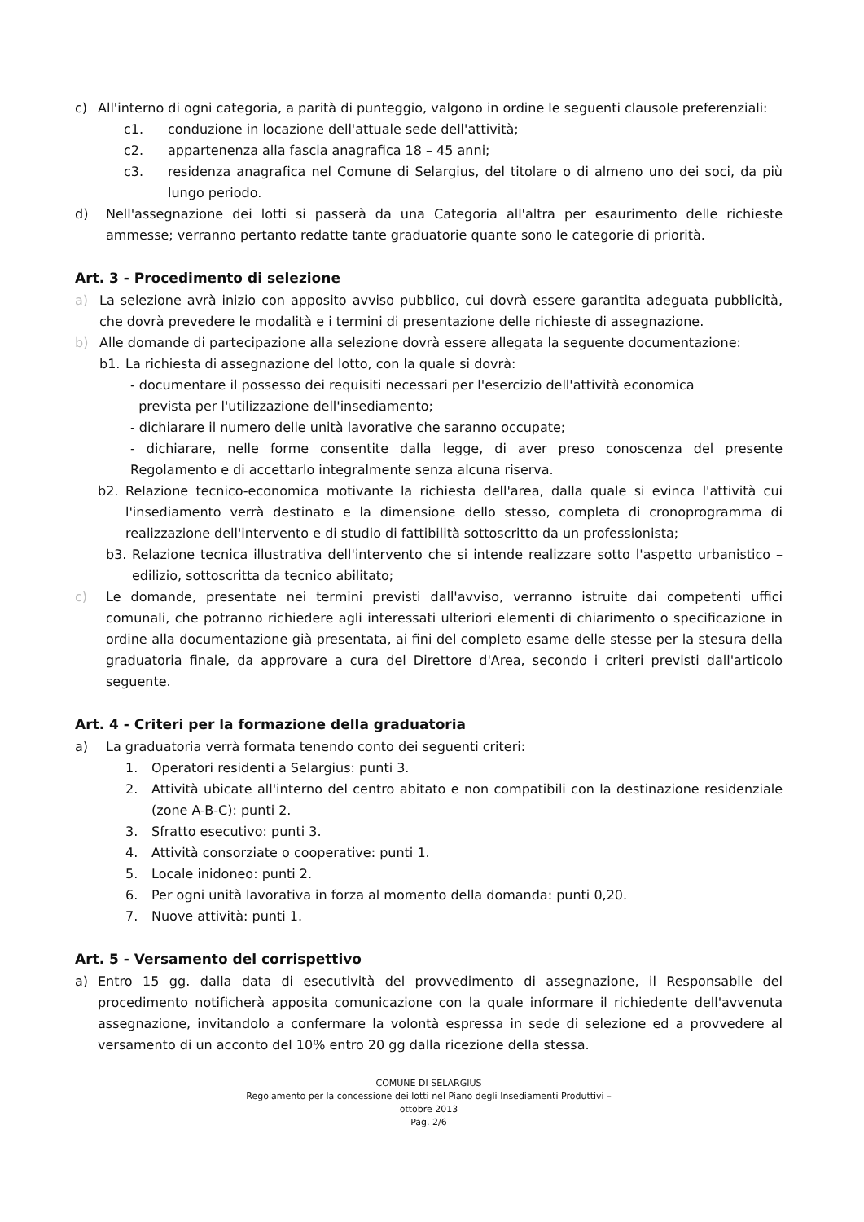c) All'interno di ogni categoria, a parità di punteggio, valgono in ordine le seguenti clausole preferenziali:
c1. conduzione in locazione dell'attuale sede dell'attività;
c2. appartenenza alla fascia anagrafica 18 – 45 anni;
c3. residenza anagrafica nel Comune di Selargius, del titolare o di almeno uno dei soci, da più lungo periodo.
d) Nell'assegnazione dei lotti si passerà da una Categoria all'altra per esaurimento delle richieste ammesse; verranno pertanto redatte tante graduatorie quante sono le categorie di priorità.
Art. 3 - Procedimento di selezione
a) La selezione avrà inizio con apposito avviso pubblico, cui dovrà essere garantita adeguata pubblicità, che dovrà prevedere le modalità e i termini di presentazione delle richieste di assegnazione.
b) Alle domande di partecipazione alla selezione dovrà essere allegata la seguente documentazione:
b1. La richiesta di assegnazione del lotto, con la quale si dovrà:
- documentare il possesso dei requisiti necessari per l'esercizio dell'attività economica
prevista per l'utilizzazione dell'insediamento;
- dichiarare il numero delle unità lavorative che saranno occupate;
- dichiarare, nelle forme consentite dalla legge, di aver preso conoscenza del presente Regolamento e di accettarlo integralmente senza alcuna riserva.
b2. Relazione tecnico-economica motivante la richiesta dell'area, dalla quale si evinca l'attività cui l'insediamento verrà destinato e la dimensione dello stesso, completa di cronoprogramma di realizzazione dell'intervento e di studio di fattibilità sottoscritto da un professionista;
b3. Relazione tecnica illustrativa dell'intervento che si intende realizzare sotto l'aspetto urbanistico – edilizio, sottoscritta da tecnico abilitato;
c) Le domande, presentate nei termini previsti dall'avviso, verranno istruite dai competenti uffici comunali, che potranno richiedere agli interessati ulteriori elementi di chiarimento o specificazione in ordine alla documentazione già presentata, ai fini del completo esame delle stesse per la stesura della graduatoria finale, da approvare a cura del Direttore d'Area, secondo i criteri previsti dall'articolo seguente.
Art. 4 - Criteri per la formazione della graduatoria
a) La graduatoria verrà formata tenendo conto dei seguenti criteri:
1. Operatori residenti a Selargius: punti 3.
2. Attività ubicate all'interno del centro abitato e non compatibili con la destinazione residenziale (zone A-B-C): punti 2.
3. Sfratto esecutivo: punti 3.
4. Attività consorziate o cooperative: punti 1.
5. Locale inidoneo: punti 2.
6. Per ogni unità lavorativa in forza al momento della domanda: punti 0,20.
7. Nuove attività: punti 1.
Art. 5 - Versamento del corrispettivo
a) Entro 15 gg. dalla data di esecutività del provvedimento di assegnazione, il Responsabile del procedimento notificherà apposita comunicazione con la quale informare il richiedente dell'avvenuta assegnazione, invitandolo a confermare la volontà espressa in sede di selezione ed a provvedere al versamento di un acconto del 10% entro 20 gg dalla ricezione della stessa.
COMUNE DI SELARGIUS
Regolamento per la concessione dei lotti nel Piano degli Insediamenti Produttivi –
ottobre 2013
Pag. 2/6